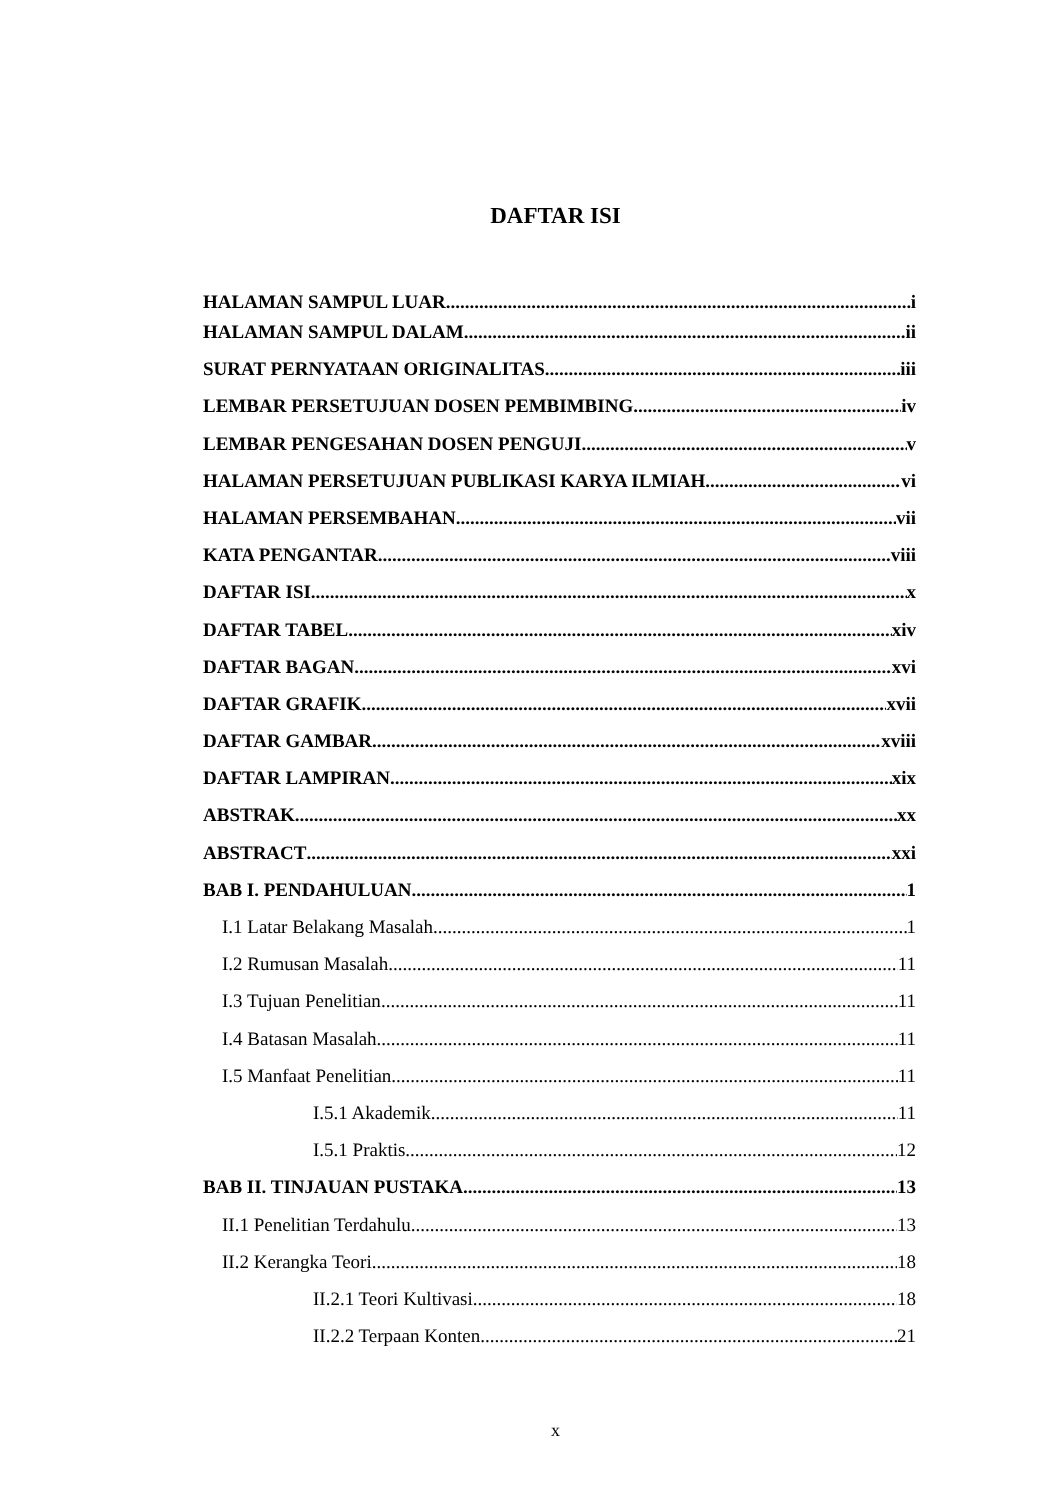DAFTAR ISI
HALAMAN SAMPUL LUAR i
HALAMAN SAMPUL DALAM ii
SURAT PERNYATAAN ORIGINALITAS iii
LEMBAR PERSETUJUAN DOSEN PEMBIMBING iv
LEMBAR PENGESAHAN DOSEN PENGUJI v
HALAMAN PERSETUJUAN PUBLIKASI KARYA ILMIAH vi
HALAMAN PERSEMBAHAN vii
KATA PENGANTAR viii
DAFTAR ISI x
DAFTAR TABEL xiv
DAFTAR BAGAN xvi
DAFTAR GRAFIK xvii
DAFTAR GAMBAR xviii
DAFTAR LAMPIRAN xix
ABSTRAK xx
ABSTRACT xxi
BAB I. PENDAHULUAN 1
I.1 Latar Belakang Masalah 1
I.2 Rumusan Masalah 11
I.3 Tujuan Penelitian 11
I.4 Batasan Masalah 11
I.5 Manfaat Penelitian 11
I.5.1 Akademik 11
I.5.1 Praktis 12
BAB II. TINJAUAN PUSTAKA 13
II.1 Penelitian Terdahulu 13
II.2 Kerangka Teori 18
II.2.1 Teori Kultivasi 18
II.2.2 Terpaan Konten 21
x